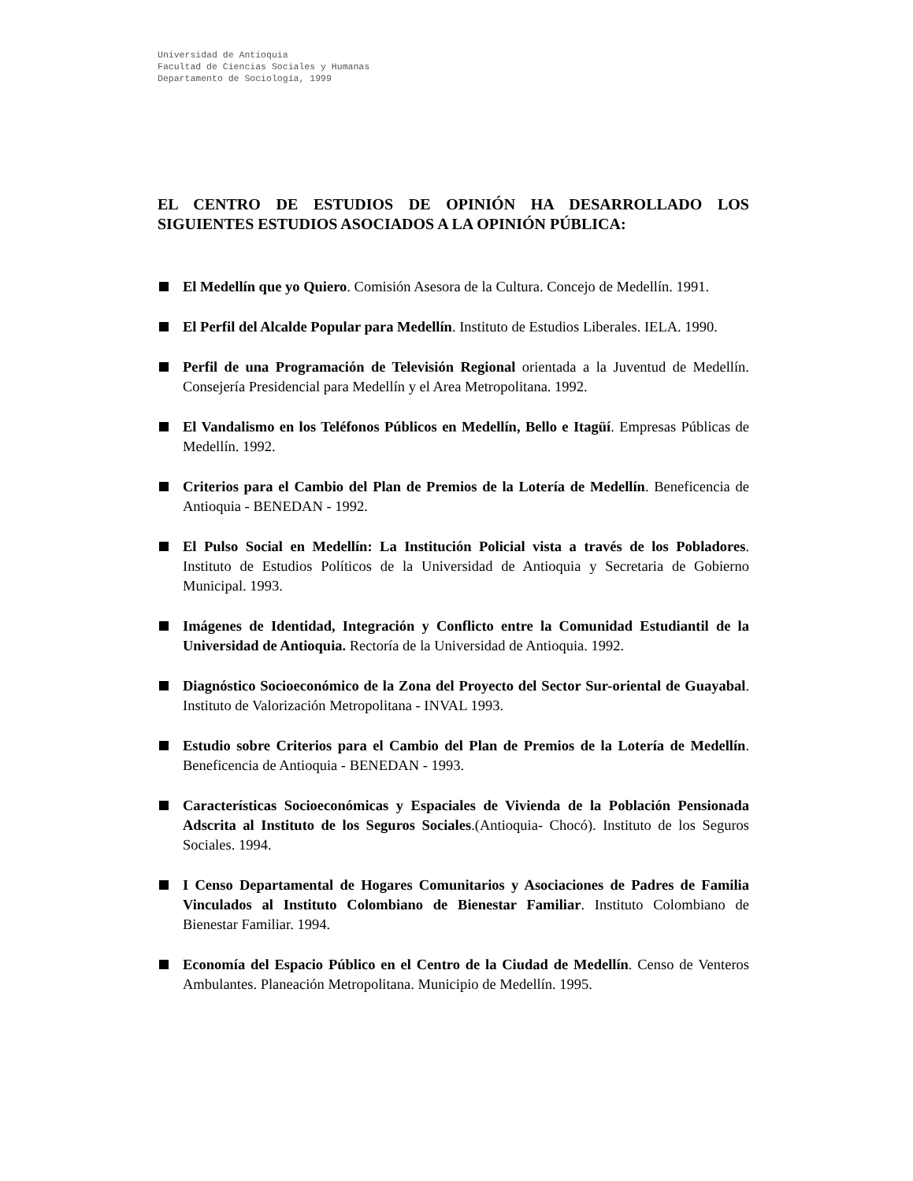Universidad de Antioquia
Facultad de Ciencias Sociales y Humanas
Departamento de Sociología, 1999
EL CENTRO DE ESTUDIOS DE OPINIÓN HA DESARROLLADO LOS SIGUIENTES ESTUDIOS ASOCIADOS A LA OPINIÓN PÚBLICA:
El Medellín que yo Quiero. Comisión Asesora de la Cultura. Concejo de Medellín. 1991.
El Perfil del Alcalde Popular para Medellín. Instituto de Estudios Liberales. IELA. 1990.
Perfil de una Programación de Televisión Regional orientada a la Juventud de Medellín. Consejería Presidencial para Medellín y el Area Metropolitana. 1992.
El Vandalismo en los Teléfonos Públicos en Medellín, Bello e Itagüí. Empresas Públicas de Medellín. 1992.
Criterios para el Cambio del Plan de Premios de la Lotería de Medellín. Beneficencia de Antioquia - BENEDAN - 1992.
El Pulso Social en Medellín: La Institución Policial vista a través de los Pobladores. Instituto de Estudios Políticos de la Universidad de Antioquia y Secretaria de Gobierno Municipal. 1993.
Imágenes de Identidad, Integración y Conflicto entre la Comunidad Estudiantil de la Universidad de Antioquia. Rectoría de la Universidad de Antioquia. 1992.
Diagnóstico Socioeconómico de la Zona del Proyecto del Sector Sur-oriental de Guayabal. Instituto de Valorización Metropolitana - INVAL 1993.
Estudio sobre Criterios para el Cambio del Plan de Premios de la Lotería de Medellín. Beneficencia de Antioquia - BENEDAN - 1993.
Características Socioeconómicas y Espaciales de Vivienda de la Población Pensionada Adscrita al Instituto de los Seguros Sociales.(Antioquia- Chocó). Instituto de los Seguros Sociales. 1994.
I Censo Departamental de Hogares Comunitarios y Asociaciones de Padres de Familia Vinculados al Instituto Colombiano de Bienestar Familiar. Instituto Colombiano de Bienestar Familiar. 1994.
Economía del Espacio Público en el Centro de la Ciudad de Medellín. Censo de Venteros Ambulantes. Planeación Metropolitana. Municipio de Medellín. 1995.